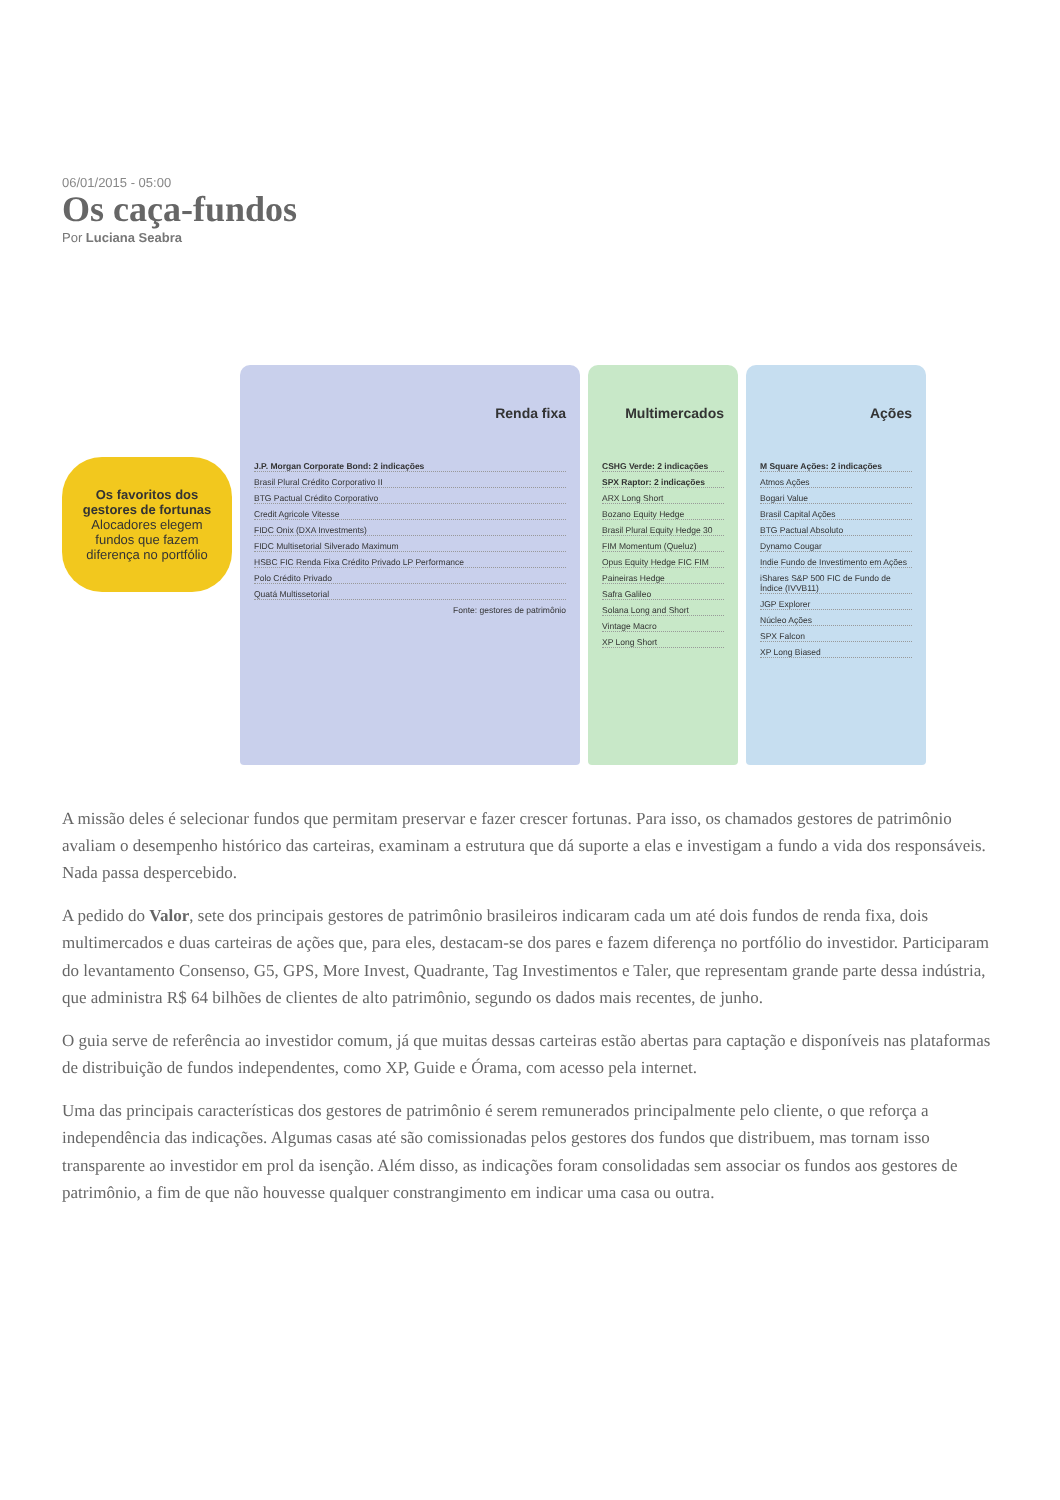06/01/2015 - 05:00
Os caça-fundos
Por Luciana Seabra
Os favoritos dos gestores de fortunas
Alocadores elegem fundos que fazem diferença no portfólio
Renda fixa
J.P. Morgan Corporate Bond: 2 indicações
Brasil Plural Crédito Corporativo II
BTG Pactual Crédito Corporativo
Credit Agricole Vitesse
FIDC Onix (DXA Investments)
FIDC Multisetorial Silverado Maximum
HSBC FIC Renda Fixa Crédito Privado LP Performance
Polo Crédito Privado
Quatá Multissetorial
Fonte: gestores de patrimônio
Multimercados
CSHG Verde: 2 indicações
SPX Raptor: 2 indicações
ARX Long Short
Bozano Equity Hedge
Brasil Plural Equity Hedge 30
FIM Momentum (Queluz)
Opus Equity Hedge FIC FIM
Paineiras Hedge
Safra Galileo
Solana Long and Short
Vintage Macro
XP Long Short
Ações
M Square Ações: 2 indicações
Atmos Ações
Bogari Value
Brasil Capital Ações
BTG Pactual Absoluto
Dynamo Cougar
Indie Fundo de Investimento em Ações
iShares S&P 500 FIC de Fundo de Índice (IVVB11)
JGP Explorer
Núcleo Ações
SPX Falcon
XP Long Biased
A missão deles é selecionar fundos que permitam preservar e fazer crescer fortunas. Para isso, os chamados gestores de patrimônio avaliam o desempenho histórico das carteiras, examinam a estrutura que dá suporte a elas e investigam a fundo a vida dos responsáveis. Nada passa despercebido.
A pedido do Valor, sete dos principais gestores de patrimônio brasileiros indicaram cada um até dois fundos de renda fixa, dois multimercados e duas carteiras de ações que, para eles, destacam-se dos pares e fazem diferença no portfólio do investidor. Participaram do levantamento Consenso, G5, GPS, More Invest, Quadrante, Tag Investimentos e Taler, que representam grande parte dessa indústria, que administra R$ 64 bilhões de clientes de alto patrimônio, segundo os dados mais recentes, de junho.
O guia serve de referência ao investidor comum, já que muitas dessas carteiras estão abertas para captação e disponíveis nas plataformas de distribuição de fundos independentes, como XP, Guide e Órama, com acesso pela internet.
Uma das principais características dos gestores de patrimônio é serem remunerados principalmente pelo cliente, o que reforça a independência das indicações. Algumas casas até são comissionadas pelos gestores dos fundos que distribuem, mas tornam isso transparente ao investidor em prol da isenção. Além disso, as indicações foram consolidadas sem associar os fundos aos gestores de patrimônio, a fim de que não houvesse qualquer constrangimento em indicar uma casa ou outra.